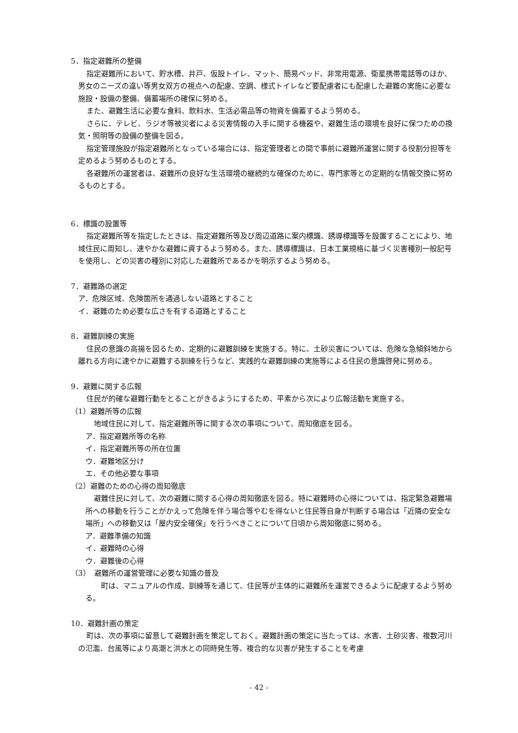5．指定避難所の整備
指定避難所において、貯水槽、井戸、仮設トイレ、マット、簡易ベッド、非常用電源、衛星携帯電話等のほか、男女のニーズの違い等男女双方の視点への配慮、空調、様式トイレなど要配慮者にも配慮した避難の実施に必要な施設・設備の整備、備蓄場所の確保に努める。
また、避難生活に必要な食料、飲料水、生活必需品等の物資を備蓄するよう努める。
さらに、テレビ、ラジオ等被災者による災害情報の入手に関する機器や、避難生活の環境を良好に保つための換気・照明等の設備の整備を図る。
指定管理施設が指定避難所となっている場合には、指定管理者との間で事前に避難所運営に関する役割分担等を定めるよう努めるものとする。
各避難所の運営者は、避難所の良好な生活環境の継続的な確保のために、専門家等との定期的な情報交換に努めるものとする。
6．標識の設置等
指定避難所等を指定したときは、指定避難所等及び周辺道路に案内標識、誘導標識等を設置することにより、地域住民に周知し、速やかな避難に資するよう努める。また、誘導標識は、日本工業規格に基づく災害種別一般記号を使用し、どの災害の種別に対応した避難所であるかを明示するよう努める。
7．避難路の選定
ア．危険区域、危険箇所を通過しない道路とすること
イ．避難のため必要な広さを有する道路とすること
8．避難訓練の実施
住民の意識の高揚を図るため、定期的に避難訓練を実施する。特に、土砂災害については、危険な急傾斜地から離れる方向に速やかに避難する訓練を行うなど、実践的な避難訓練の実施等による住民の意識啓発に努める。
9．避難に関する広報
住民が的確な避難行動をとることがきるようにするため、平素から次により広報活動を実施する。
（1）避難所等の広報
地域住民に対して、指定避難所等に関する次の事項について、周知徹底を図る。
ア．指定避難所等の名称
イ．指定避難所等の所在位置
ウ．避難地区分け
エ．その他必要な事項
（2）避難のための心得の周知徹底
避難住民に対して、次の避難に関する心得の周知徹底を図る。特に避難時の心得については、指定緊急避難場所への移動を行うことがかえって危険を伴う場合等やむを得ないと住民等自身が判断する場合は「近隣の安全な場所」への移動又は「屋内安全確保」を行うべきことについて日頃から周知徹底に努める。
ア．避難準備の知識
イ．避難時の心得
ウ．避難後の心得
（3）　避難所の運営管理に必要な知識の普及
　町は、マニュアルの作成、訓練等を通じて、住民等が主体的に避難所を運営できるように配慮するよう努める。
10．避難計画の策定
町は、次の事項に留意して避難計画を策定しておく。避難計画の策定に当たっては、水害、土砂災害、複数河川の氾濫、台風等により高潮と洪水との同時発生等、複合的な災害が発生することを考慮
- 42 -